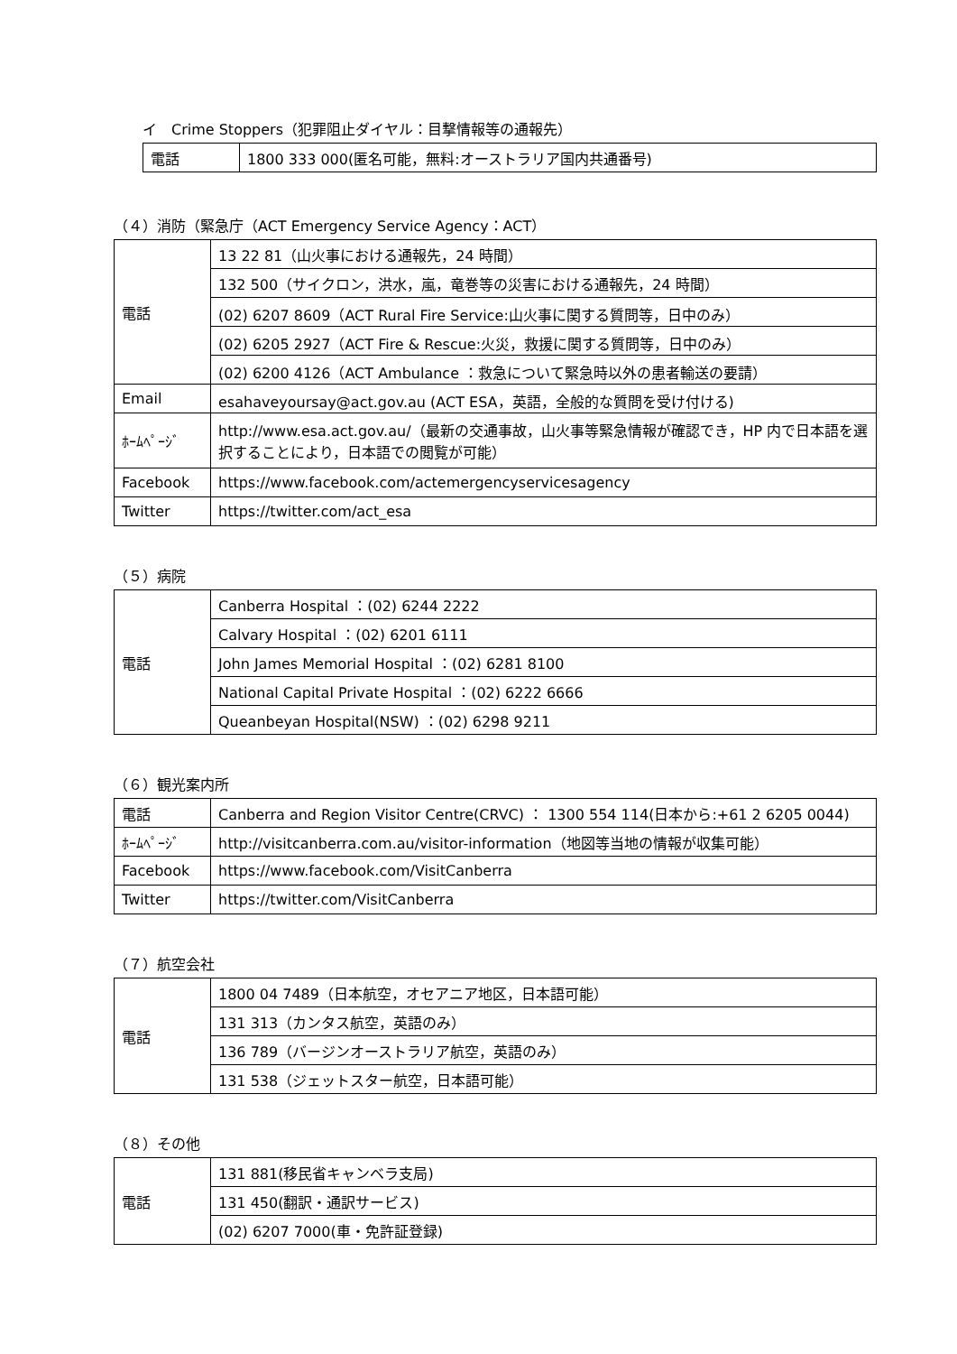イ　Crime Stoppers（犯罪阻止ダイヤル：目撃情報等の通報先）
| 電話 | 1800 333 000(匿名可能，無料:オーストラリア国内共通番号) |
（４）消防（緊急庁（ACT Emergency Service Agency：ACT）
| 電話 | 13 22 81（山火事における通報先，24 時間） |
| | 132 500（サイクロン，洪水，嵐，竜巻等の災害における通報先，24 時間） |
| | (02) 6207 8609（ACT Rural Fire Service:山火事に関する質問等，日中のみ） |
| | (02) 6205 2927（ACT Fire & Rescue:火災，救援に関する質問等，日中のみ） |
| | (02) 6200 4126（ACT Ambulance ：救急について緊急時以外の患者輸送の要請） |
| Email | esahaveyoursay@act.gov.au (ACT ESA，英語，全般的な質問を受け付ける) |
| ﾎｰﾑﾍﾟｰｼﾞ | http://www.esa.act.gov.au/（最新の交通事故，山火事等緊急情報が確認でき，HP 内で日本語を選択することにより，日本語での閲覧が可能） |
| Facebook | https://www.facebook.com/actemergencyservicesagency |
| Twitter | https://twitter.com/act_esa |
（５）病院
| 電話 | Canberra Hospital ：(02) 6244 2222 |
| | Calvary Hospital ：(02) 6201 6111 |
| | John James Memorial Hospital ：(02) 6281 8100 |
| | National Capital Private Hospital ：(02) 6222 6666 |
| | Queanbeyan Hospital(NSW) ：(02) 6298 9211 |
（６）観光案内所
| 電話 | Canberra and Region Visitor Centre(CRVC) ： 1300 554 114(日本から:+61 2 6205 0044) |
| ﾎｰﾑﾍﾟｰｼﾞ | http://visitcanberra.com.au/visitor-information（地図等当地の情報が収集可能） |
| Facebook | https://www.facebook.com/VisitCanberra |
| Twitter | https://twitter.com/VisitCanberra |
（７）航空会社
| 電話 | 1800 04 7489（日本航空，オセアニア地区，日本語可能） |
| | 131 313（カンタス航空，英語のみ） |
| | 136 789（バージンオーストラリア航空，英語のみ） |
| | 131 538（ジェットスター航空，日本語可能） |
（８）その他
| 電話 | 131 881(移民省キャンベラ支局) |
| | 131 450(翻訳・通訳サービス) |
| | (02) 6207 7000(車・免許証登録) |